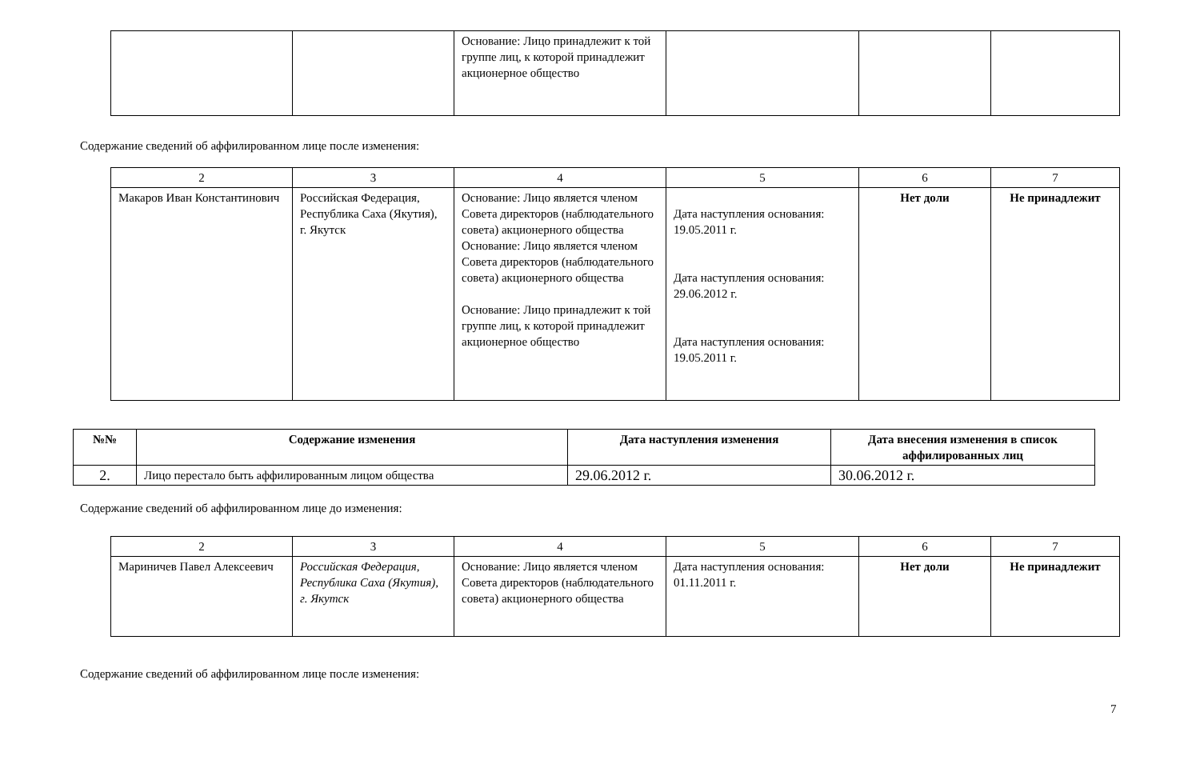| | | Основание: Лицо принадлежит к той группе лиц, к которой принадлежит акционерное общество | | | |
Содержание сведений об аффилированном лице после изменения:
| 2 | 3 | 4 | 5 | 6 | 7 |
| Макаров Иван Константинович | Российская Федерация, Республика Саха (Якутия), г. Якутск | Основание: Лицо является членом Совета директоров (наблюдательного совета) акционерного общества Основание: Лицо является членом Совета директоров (наблюдательного совета) акционерного общества Основание: Лицо принадлежит к той группе лиц, к которой принадлежит акционерное общество | Дата наступления основания: 19.05.2011 г. Дата наступления основания: 29.06.2012 г. Дата наступления основания: 19.05.2011 г. | Нет доли | Не принадлежит |
| №№ | Содержание изменения | Дата наступления изменения | Дата внесения изменения в список аффилированных лиц |
| --- | --- | --- | --- |
| 2. | Лицо перестало быть аффилированным лицом общества | 29.06.2012 г. | 30.06.2012 г. |
Содержание сведений об аффилированном лице до изменения:
| 2 | 3 | 4 | 5 | 6 | 7 |
| Мариничев Павел Алексеевич | Российская Федерация, Республика Саха (Якутия), г. Якутск | Основание: Лицо является членом Совета директоров (наблюдательного совета) акционерного общества | Дата наступления основания: 01.11.2011 г. | Нет доли | Не принадлежит |
Содержание сведений об аффилированном лице после изменения:
7